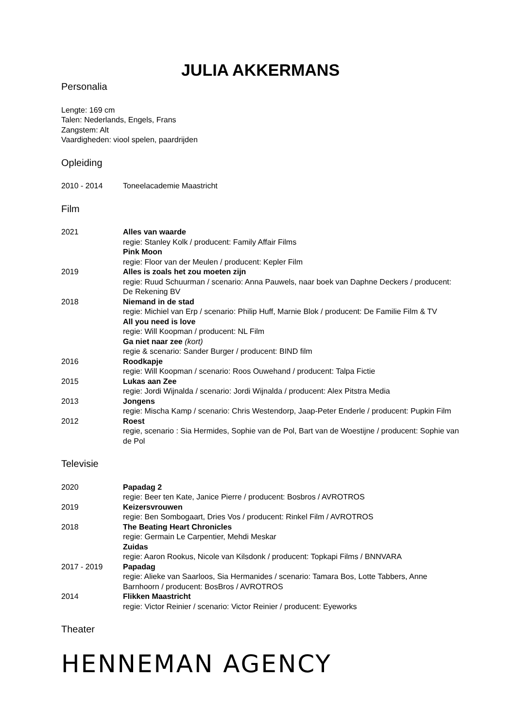JULIA AKKERMANS
Personalia
Lengte: 169 cm
Talen: Nederlands, Engels, Frans
Zangstem: Alt
Vaardigheden: viool spelen, paardrijden
Opleiding
2010 - 2014 Toneelacademie Maastricht
Film
2021 Alles van waarde
regie: Stanley Kolk / producent: Family Affair Films
Pink Moon
regie: Floor van der Meulen / producent: Kepler Film
2019 Alles is zoals het zou moeten zijn
regie: Ruud Schuurman / scenario: Anna Pauwels, naar boek van Daphne Deckers / producent: De Rekening BV
2018 Niemand in de stad
regie: Michiel van Erp / scenario: Philip Huff, Marnie Blok / producent: De Familie Film & TV
All you need is love
regie: Will Koopman / producent: NL Film
Ga niet naar zee (kort)
regie & scenario: Sander Burger / producent: BIND film
2016 Roodkapje
regie: Will Koopman / scenario: Roos Ouwehand / producent: Talpa Fictie
2015 Lukas aan Zee
regie: Jordi Wijnalda / scenario: Jordi Wijnalda / producent: Alex Pitstra Media
2013 Jongens
regie: Mischa Kamp / scenario: Chris Westendorp, Jaap-Peter Enderle / producent: Pupkin Film
2012 Roest
regie, scenario : Sia Hermides, Sophie van de Pol, Bart van de Woestijne / producent: Sophie van de Pol
Televisie
2020 Papadag 2
regie: Beer ten Kate, Janice Pierre / producent: Bosbros / AVROTROS
2019 Keizersvrouwen
regie: Ben Sombogaart, Dries Vos / producent: Rinkel Film / AVROTROS
2018 The Beating Heart Chronicles
regie: Germain Le Carpentier, Mehdi Meskar
Zuidas
regie: Aaron Rookus, Nicole van Kilsdonk / producent: Topkapi Films / BNNVARA
2017 - 2019 Papadag
regie: Alieke van Saarloos, Sia Hermanides / scenario: Tamara Bos, Lotte Tabbers, Anne Barnhoorn / producent: BosBros / AVROTROS
2014 Flikken Maastricht
regie: Victor Reinier / scenario: Victor Reinier / producent: Eyeworks
Theater
HENNEMAN AGENCY